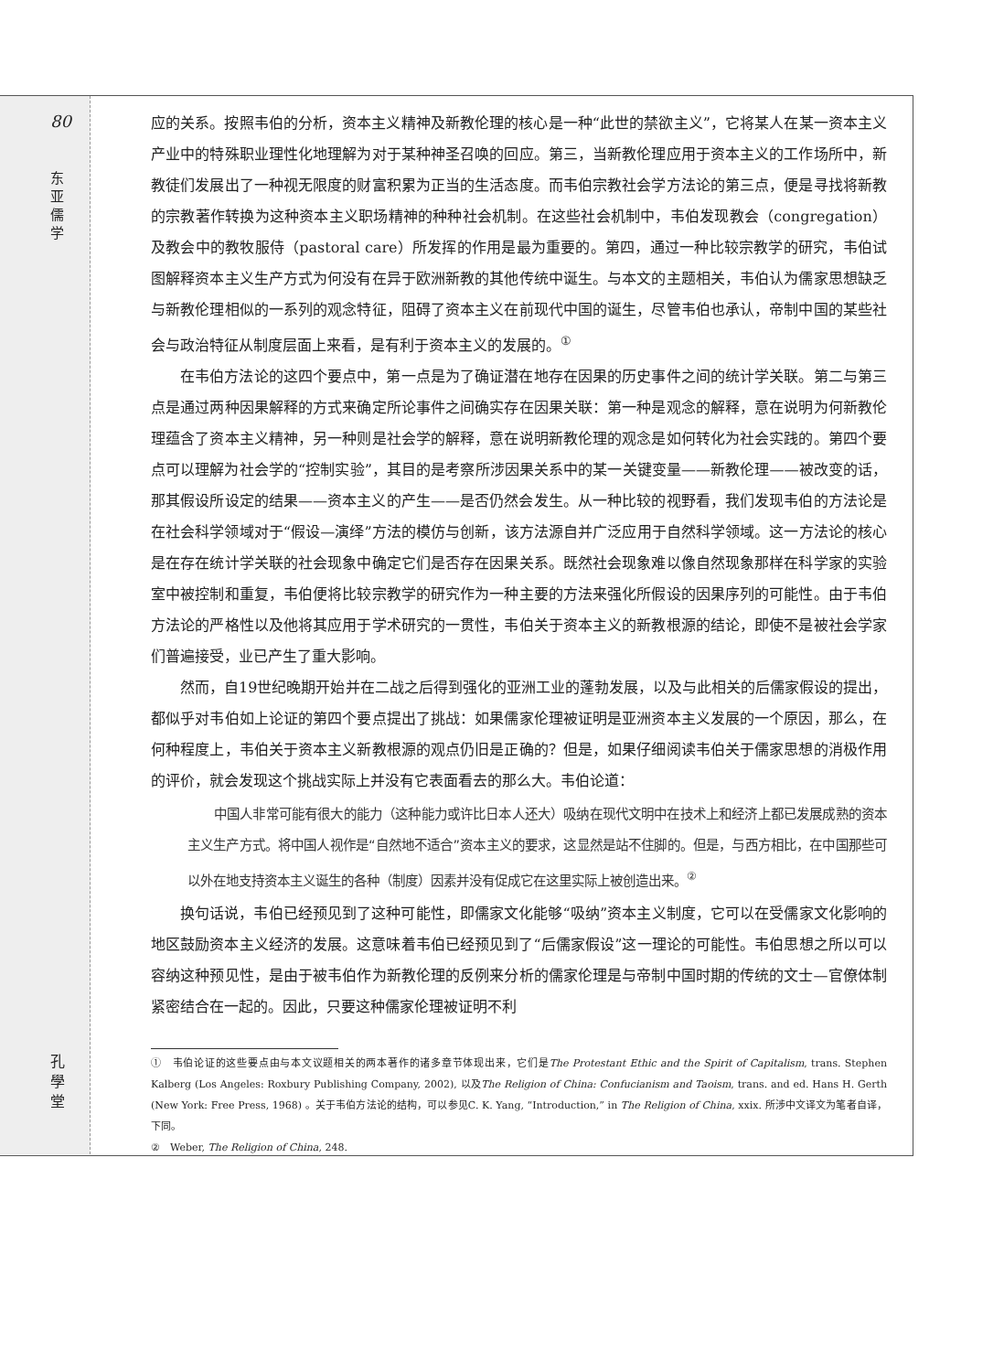80
东 亚 儒 学
孔 學 堂
应的关系。按照韦伯的分析，资本主义精神及新教伦理的核心是一种“此世的禁欲主义”，它将某人在某一资本主义产业中的特殊职业理性化地理解为对于某种神圣召唤的回应。第三，当新教伦理应用于资本主义的工作场所中，新教徒们发展出了一种视无限度的财富积累为正当的生活态度。而韦伯宗教社会学方法论的第三点，便是寻找将新教的宗教著作转换为这种资本主义职场精神的种种社会机制。在这些社会机制中，韦伯发现教会（congregation）及教会中的教牧服侍（pastoral care）所发挥的作用是最为重要的。第四，通过一种比较宗教学的研究，韦伯试图解释资本主义生产方式为何没有在异于欧洲新教的其他传统中诞生。与本文的主题相关，韦伯认为儒家思想缺乏与新教伦理相似的一系列的观念特征，阻碍了资本主义在前现代中国的诞生，尽管韦伯也承认，帝制中国的某些社会与政治特征从制度层面上来看，是有利于资本主义的发展的。<sup>①</sup>
在韦伯方法论的这四个要点中，第一点是为了确证潜在地存在因果的历史事件之间的统计学关联。第二与第三点是通过两种因果解释的方式来确定所论事件之间确实存在因果关联：第一种是观念的解释，意在说明为何新教伦理蕴含了资本主义精神，另一种则是社会学的解释，意在说明新教伦理的观念是如何转化为社会实践的。第四个要点可以理解为社会学的“控制实验”，其目的是考察所涉因果关系中的某一关键变量——新教伦理——被改变的话，那其假设所设定的结果——资本主义的产生——是否仍然会发生。从一种比较的视野看，我们发现韦伯的方法论是在社会科学领域对于“假设—演绎”方法的模仿与创新，该方法源自并广泛应用于自然科学领域。这一方法论的核心是在存在统计学关联的社会现象中确定它们是否存在因果关系。既然社会现象难以像自然现象那样在科学家的实验室中被控制和重复，韦伯便将比较宗教学的研究作为一种主要的方法来强化所假设的因果序列的可能性。由于韦伯方法论的严格性以及他将其应用于学术研究的一贯性，韦伯关于资本主义的新教根源的结论，即使不是被社会学家们普遍接受，业已产生了重大影响。
然而，自19世纪晚期开始并在二战之后得到强化的亚洲工业的蓬勃发展，以及与此相关的后儒家假设的提出，都似乎对韦伯如上论证的第四个要点提出了挑战：如果儒家伦理被证明是亚洲资本主义发展的一个原因，那么，在何种程度上，韦伯关于资本主义新教根源的观点仍旧是正确的？但是，如果仔细阅读韦伯关于儒家思想的消极作用的评价，就会发现这个挑战实际上并没有它表面看去的那么大。韦伯论道：
中国人非常可能有很大的能力（这种能力或许比日本人还大）吸纳在现代文明中在技术上和经济上都已发展成熟的资本主义生产方式。将中国人视作是“自然地不适合”资本主义的要求，这显然是站不住脚的。但是，与西方相比，在中国那些可以外在地支持资本主义诞生的各种（制度）因素并没有促成它在这里实际上被创造出来。<sup>②</sup>
换句话说，韦伯已经预见到了这种可能性，即儒家文化能够“吸纳”资本主义制度，它可以在受儒家文化影响的地区鼓励资本主义经济的发展。这意味着韦伯已经预见到了“后儒家假设”这一理论的可能性。韦伯思想之所以可以容纳这种预见性，是由于被韦伯作为新教伦理的反例来分析的儒家伦理是与帝制中国时期的传统的文士—官僚体制紧密结合在一起的。因此，只要这种儒家伦理被证明不利
①　韦伯论证的这些要点由与本文议题相关的两本著作的诸多章节体现出来，它们是The Protestant Ethic and the Spirit of Capitalism, trans. Stephen Kalberg (Los Angeles: Roxbury Publishing Company, 2002), 以及The Religion of China: Confucianism and Taoism, trans. and ed. Hans H. Gerth (New York: Free Press, 1968) 。关于韦伯方法论的结构，可以参见C. K. Yang, “Introduction,” in The Religion of China, xxix. 所涉中文译文为笔者自译，下同。
②　Weber, The Religion of China, 248.